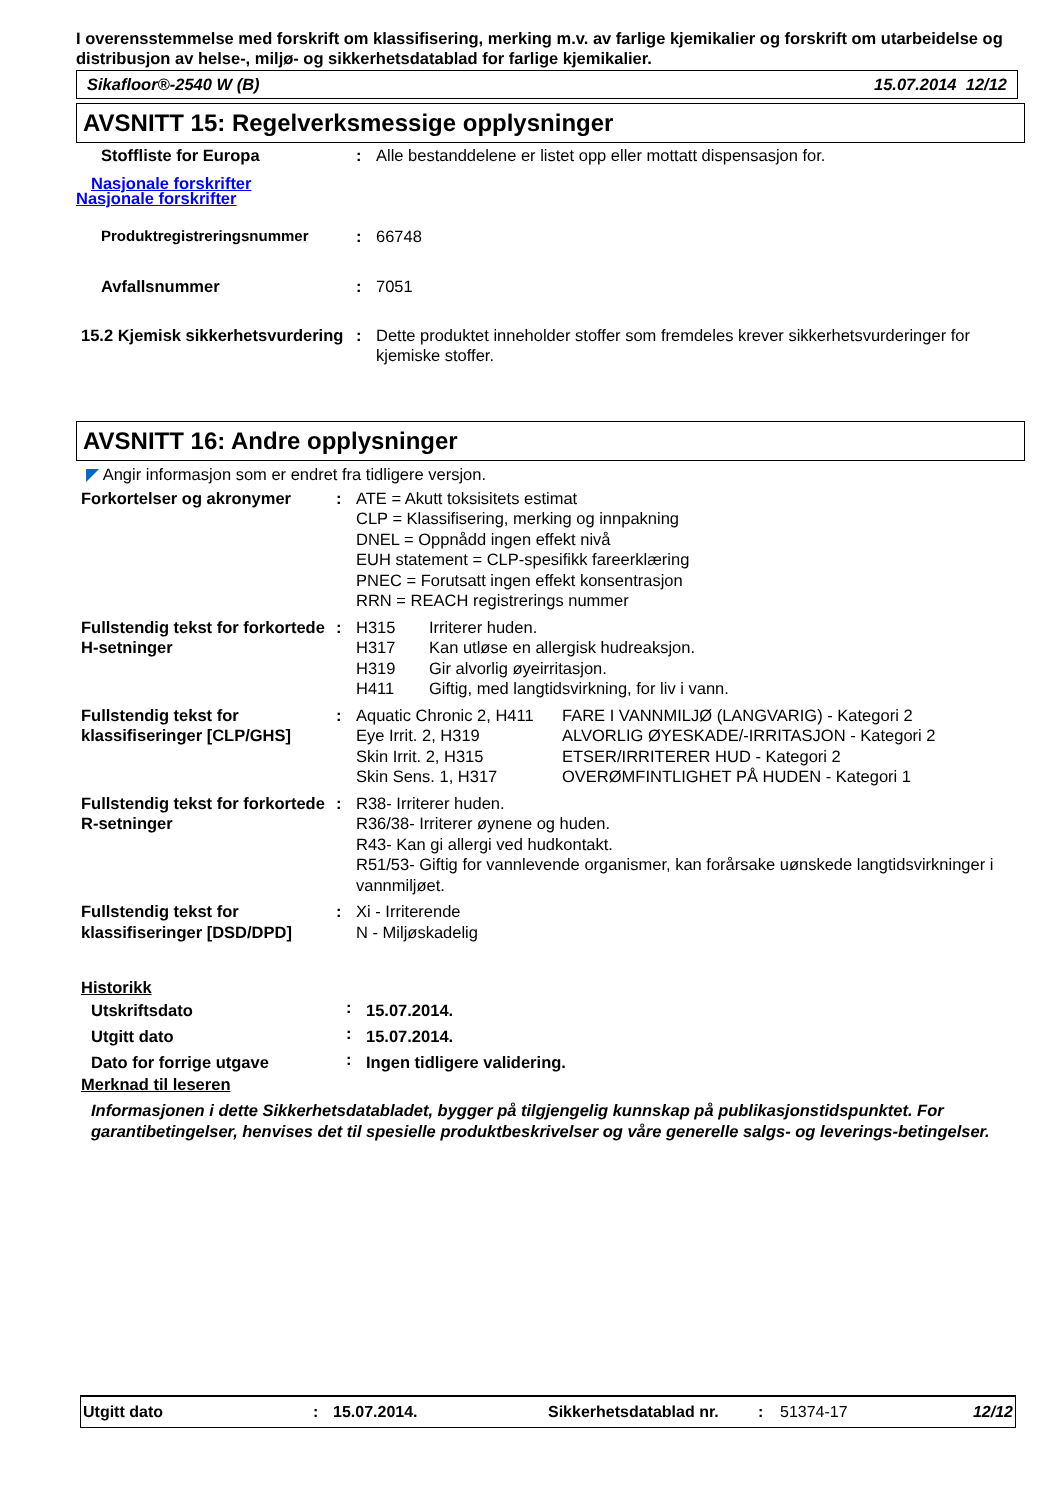I overensstemmelse med forskrift om klassifisering, merking m.v. av farlige kjemikalier og forskrift om utarbeidelse og distribusjon av helse-, miljø- og sikkerhetsdatablad for farlige kjemikalier.
Sikafloor®-2540 W (B) 15.07.2014 12/12
AVSNITT 15: Regelverksmessige opplysninger
| Stoffliste for Europa | : | Alle bestanddelene er listet opp eller mottatt dispensasjon for. |
Nasjonale forskrifter
Nasjonale forskrifter
| Produktregistreringsnummer | : | 66748 |
| Avfallsnummer | : | 7051 |
| 15.2 Kjemisk sikkerhetsvurdering | : | Dette produktet inneholder stoffer som fremdeles krever sikkerhetsvurderinger for kjemiske stoffer. |
AVSNITT 16: Andre opplysninger
◤ Angir informasjon som er endret fra tidligere versjon.
| Forkortelser og akronymer | : | ATE = Akutt toksisitets estimat CLP = Klassifisering, merking og innpakning DNEL = Oppnådd ingen effekt nivå EUH statement = CLP-spesifikk fareerklæring PNEC = Forutsatt ingen effekt konsentrasjon RRN = REACH registrerings nummer |
| Fullstendig tekst for forkortede H-setninger | : | / H315 / Irriterer huden. / / H317 / Kan utløse en allergisk hudreaksjon. / / H319 / Gir alvorlig øyeirritasjon. / / H411 / Giftig, med langtidsvirkning, for liv i vann. / |
| Fullstendig tekst for klassifiseringer [CLP/GHS] | : | / Aquatic Chronic 2, H411 / FARE I VANNMILJØ (LANGVARIG) - Kategori 2 / / Eye Irrit. 2, H319 / ALVORLIG ØYESKADE/-IRRITASJON - Kategori 2 / / Skin Irrit. 2, H315 / ETSER/IRRITERER HUD - Kategori 2 / / Skin Sens. 1, H317 / OVERØMFINTLIGHET PÅ HUDEN - Kategori 1 / |
| Fullstendig tekst for forkortede R-setninger | : | R38- Irriterer huden. R36/38- Irriterer øynene og huden. R43- Kan gi allergi ved hudkontakt. R51/53- Giftig for vannlevende organismer, kan forårsake uønskede langtidsvirkninger i vannmiljøet. |
| Fullstendig tekst for klassifiseringer [DSD/DPD] | : | Xi - Irriterende N - Miljøskadelig |
Historikk
| Utskriftsdato | : | 15.07.2014. |
| Utgitt dato | : | 15.07.2014. |
| Dato for forrige utgave | : | Ingen tidligere validering. |
Merknad til leseren
Informasjonen i dette Sikkerhetsdatabladet, bygger på tilgjengelig kunnskap på publikasjonstidspunktet. For garantibetingelser, henvises det til spesielle produktbeskrivelser og våre generelle salgs- og leverings-betingelser.
Utgitt dato: 15.07.2014. Sikkerhetsdatablad nr.: 51374-17 12/12